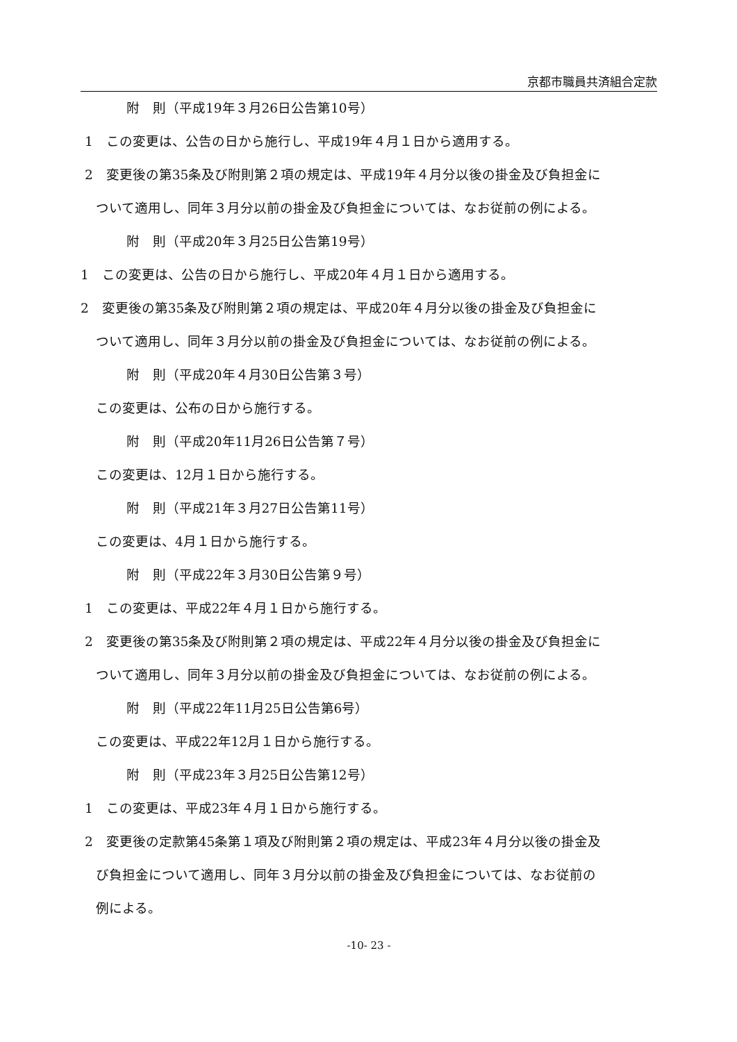京都市職員共済組合定款
附　則（平成19年３月26日公告第10号）
1　この変更は、公告の日から施行し、平成19年４月１日から適用する。
2　変更後の第35条及び附則第２項の規定は、平成19年４月分以後の掛金及び負担金に
ついて適用し、同年３月分以前の掛金及び負担金については、なお従前の例による。
附　則（平成20年３月25日公告第19号）
1　この変更は、公告の日から施行し、平成20年４月１日から適用する。
2　変更後の第35条及び附則第２項の規定は、平成20年４月分以後の掛金及び負担金に
ついて適用し、同年３月分以前の掛金及び負担金については、なお従前の例による。
附　則（平成20年４月30日公告第３号）
この変更は、公布の日から施行する。
附　則（平成20年11月26日公告第７号）
この変更は、12月１日から施行する。
附　則（平成21年３月27日公告第11号）
この変更は、4月１日から施行する。
附　則（平成22年３月30日公告第９号）
1　この変更は、平成22年４月１日から施行する。
2　変更後の第35条及び附則第２項の規定は、平成22年４月分以後の掛金及び負担金に
ついて適用し、同年３月分以前の掛金及び負担金については、なお従前の例による。
附　則（平成22年11月25日公告第6号）
この変更は、平成22年12月１日から施行する。
附　則（平成23年３月25日公告第12号）
1　この変更は、平成23年４月１日から施行する。
2　変更後の定款第45条第１項及び附則第２項の規定は、平成23年４月分以後の掛金及
び負担金について適用し、同年３月分以前の掛金及び負担金については、なお従前の
例による。
-10- 23 -